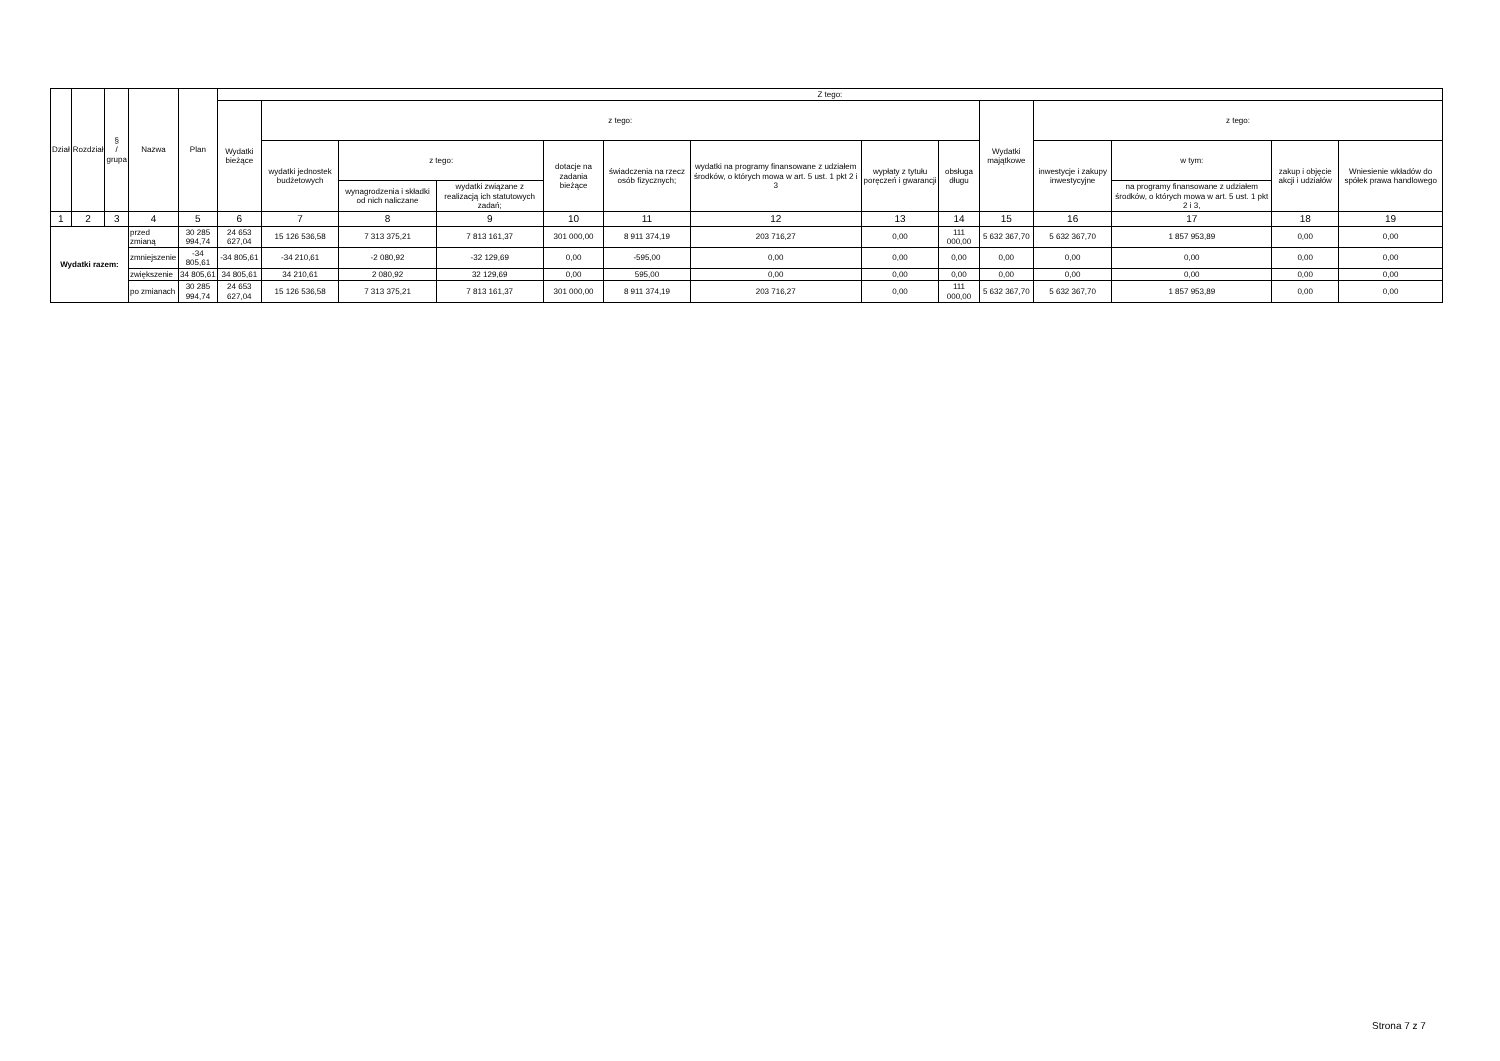| Dział | Rozdział | § / grupa | Nazwa | | Plan | Z tego: | | | | | | | | | | | | | |
| --- | --- | --- | --- | --- | --- | --- | --- | --- | --- | --- | --- | --- | --- | --- | --- | --- | --- | --- | --- |
| | | | | | | Wydatki bieżące | z tego: | | | | | | | | Wydatki majątkowe | z tego: | | | |
| | | | | | | | wydatki jednostek budżetowych | z tego: | | dotacje na zadania bieżące | świadczenia na rzecz osób fizycznych; | wydatki na programy finansowane z udziałem środków, o których mowa w art. 5 ust. 1 pkt 2 i 3 | wypłaty z tytułu poręczeń i gwarancji | obsługa długu | | inwestycje i zakupy inwestycyjne | w tym: | zakup i objęcie akcji i udziałów | Wniesienie wkładów do spółek prawa handlowego |
| | | | | | | | | wynagrodzenia i składki od nich naliczane | wydatki związane z realizacją ich statutowych zadań; | | | | | | | | na programy finansowane z udziałem środków, o których mowa w art. 5 ust. 1 pkt 2 i 3, | | |
| 1 | 2 | 3 | 4 | | 5 | 6 | 7 | 8 | 9 | 10 | 11 | 12 | 13 | 14 | 15 | 16 | 17 | 18 | 19 |
| Wydatki razem: | | | | przed zmianą | 30 285 994,74 | 24 653 627,04 | 15 126 536,58 | 7 313 375,21 | 7 813 161,37 | 301 000,00 | 8 911 374,19 | 203 716,27 | 0,00 | 111 000,00 | 5 632 367,70 | 5 632 367,70 | 1 857 953,89 | 0,00 | 0,00 |
| | | | | zmniejszenie | -34 805,61 | -34 805,61 | -34 210,61 | -2 080,92 | -32 129,69 | 0,00 | -595,00 | 0,00 | 0,00 | 0,00 | 0,00 | 0,00 | 0,00 | 0,00 | 0,00 |
| | | | | zwiększenie | 34 805,61 | 34 805,61 | 34 210,61 | 2 080,92 | 32 129,69 | 0,00 | 595,00 | 0,00 | 0,00 | 0,00 | 0,00 | 0,00 | 0,00 | 0,00 | 0,00 |
| | | | | po zmianach | 30 285 994,74 | 24 653 627,04 | 15 126 536,58 | 7 313 375,21 | 7 813 161,37 | 301 000,00 | 8 911 374,19 | 203 716,27 | 0,00 | 111 000,00 | 5 632 367,70 | 5 632 367,70 | 1 857 953,89 | 0,00 | 0,00 |
Strona 7 z 7